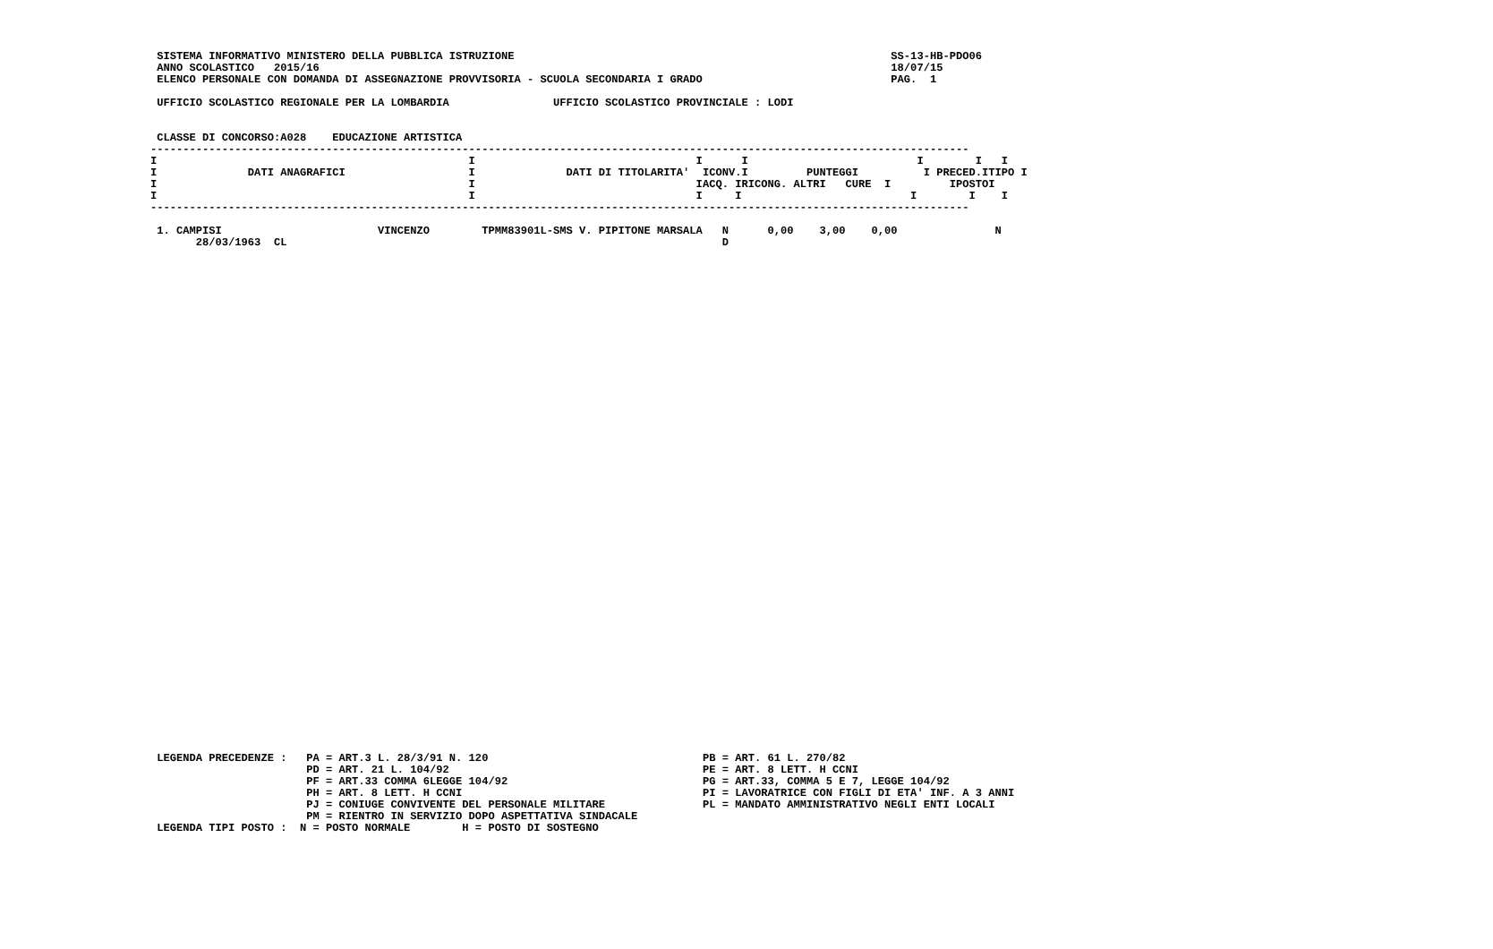SISTEMA INFORMATIVO MINISTERO DELLA PUBBLICA ISTRUZIONE                                                          SS-13-HB-PDO06
 ANNO SCOLASTICO   2015/16                                                                                        18/07/15
 ELENCO PERSONALE CON DOMANDA DI ASSEGNAZIONE PROVVISORIA - SCUOLA SECONDARIA I GRADO                             PAG.  1

 UFFICIO SCOLASTICO REGIONALE PER LA LOMBARDIA                UFFICIO SCOLASTICO PROVINCIALE : LODI


 CLASSE DI CONCORSO:A028    EDUCAZIONE ARTISTICA
------------------------------------------------------------------------------------------------------------------------------
I                                                I                                  I      I                          I        I   I
I              DATI ANAGRAFICI                   I              DATI DI TITOLARITA'  ICONV.I         PUNTEGGI          I PRECED.ITIPO I
I                                                I                                  IACQ. IRICONG. ALTRI   CURE  I         IPOSTOI
I                                                I                                  I     I                          I        I    I
------------------------------------------------------------------------------------------------------------------------------

 1. CAMPISI                        VINCENZO        TPMM83901L-SMS V. PIPITONE MARSALA   N      0,00    3,00    0,00               N
       28/03/1963  CL                                                                   D
 LEGENDA PRECEDENZE :   PA = ART.3 L. 28/3/91 N. 120                                 PB = ART. 61 L. 270/82
                        PD = ART. 21 L. 104/92                                       PE = ART. 8 LETT. H CCNI
                        PF = ART.33 COMMA 6LEGGE 104/92                              PG = ART.33, COMMA 5 E 7, LEGGE 104/92
                        PH = ART. 8 LETT. H CCNI                                     PI = LAVORATRICE CON FIGLI DI ETA' INF. A 3 ANNI
                        PJ = CONIUGE CONVIVENTE DEL PERSONALE MILITARE               PL = MANDATO AMMINISTRATIVO NEGLI ENTI LOCALI
                        PM = RIENTRO IN SERVIZIO DOPO ASPETTATIVA SINDACALE
 LEGENDA TIPI POSTO :  N = POSTO NORMALE        H = POSTO DI SOSTEGNO